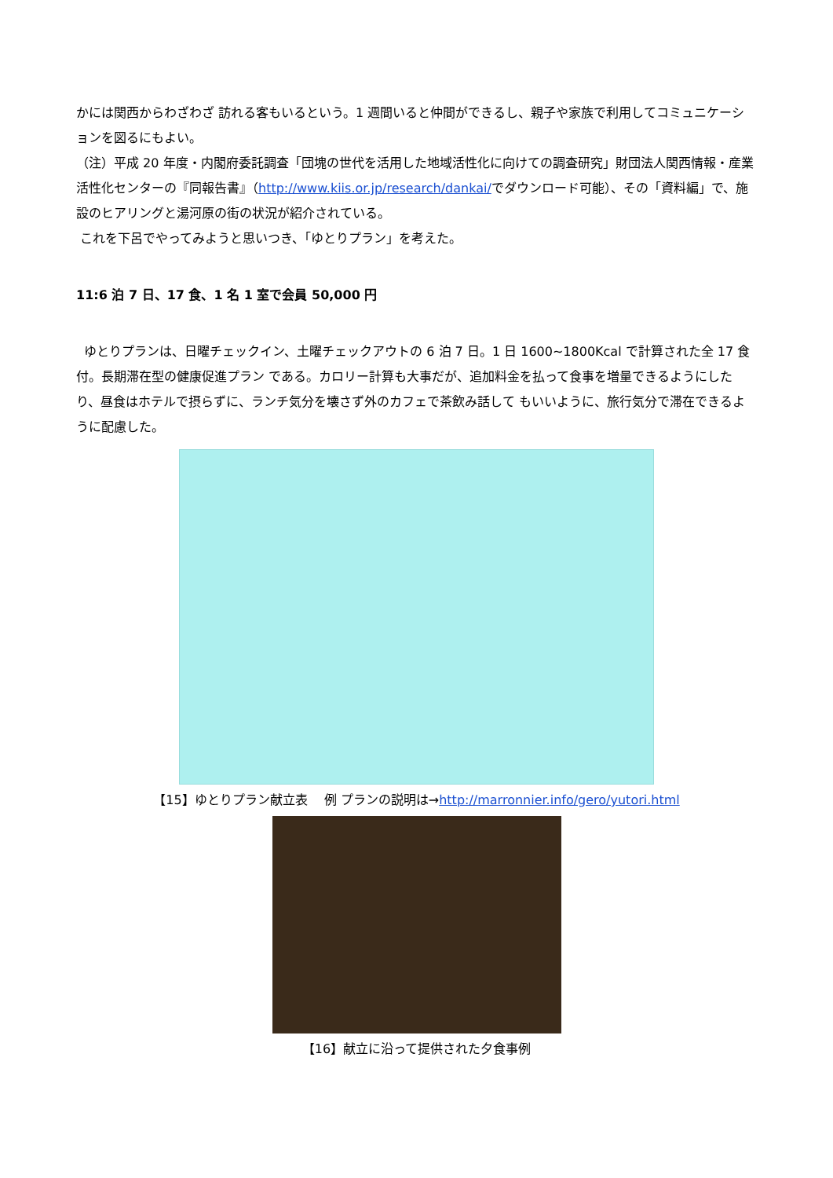かには関西からわざわざ 訪れる客もいるという。1 週間いると仲間ができるし、親子や家族で利用してコミュニケーションを図るにもよい。
（注）平成 20 年度・内閣府委託調査「団塊の世代を活用した地域活性化に向けての調査研究」財団法人関西情報・産業活性化センターの『同報告書』（http://www.kiis.or.jp/research/dankai/でダウンロード可能）、その「資料編」で、施設のヒアリングと湯河原の街の状況が紹介されている。
これを下呂でやってみようと思いつき、「ゆとりプラン」を考えた。
11:6 泊 7 日、17 食、1 名 1 室で会員 50,000 円
ゆとりプランは、日曜チェックイン、土曜チェックアウトの 6 泊 7 日。1 日 1600~1800Kcal で計算された全 17 食付。長期滞在型の健康促進プラン である。カロリー計算も大事だが、追加料金を払って食事を増量できるようにしたり、昼食はホテルで摂らずに、ランチ気分を壊さず外のカフェで茶飲み話して もいいように、旅行気分で滞在できるように配慮した。
【15】ゆとりプラン献立表　 例 プランの説明は→http://marronnier.info/gero/yutori.html
【16】献立に沿って提供された夕食事例